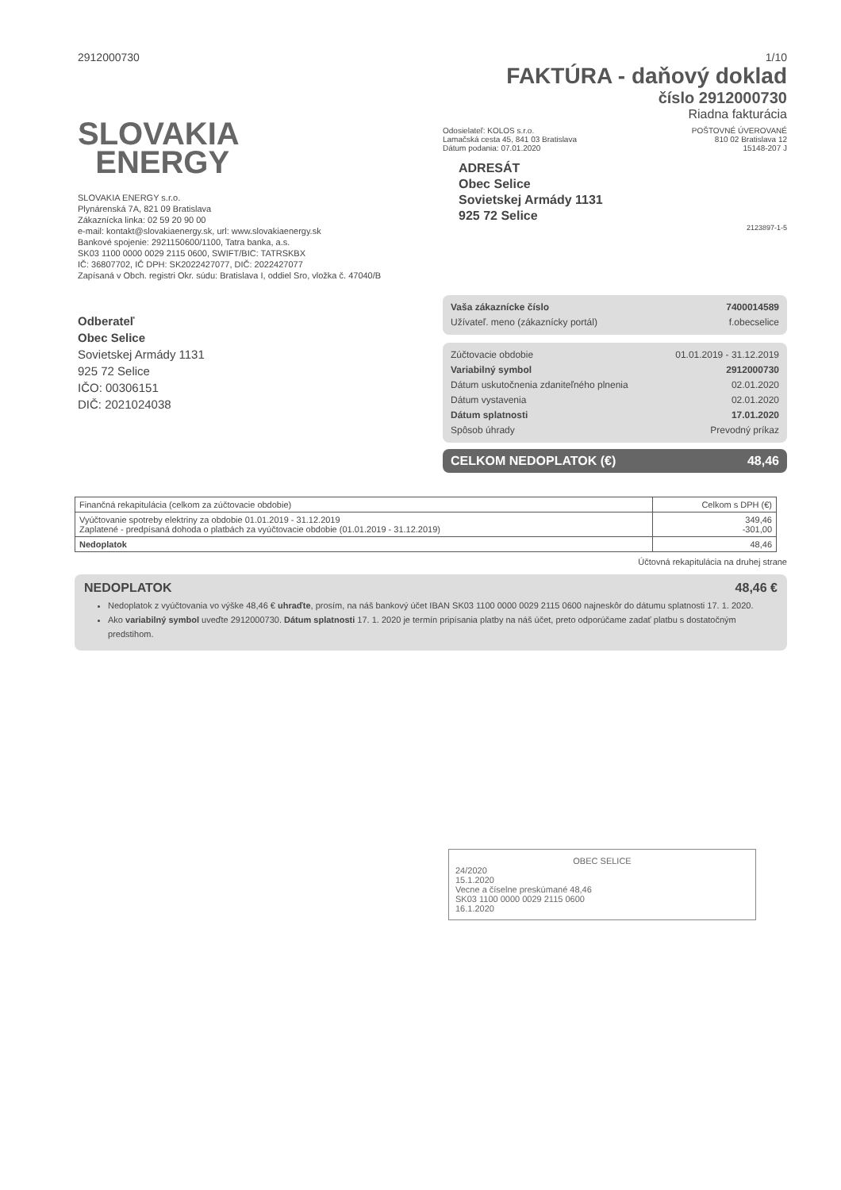2912000730 1/10
SLOVAKIA
ENERGY
SLOVAKIA ENERGY s.r.o.
Plynárenská 7A, 821 09 Bratislava
Zákaznícka linka: 02 59 20 90 00
e-mail: kontakt@slovakiaenergy.sk, url: www.slovakiaenergy.sk
Bankové spojenie: 2921150600/1100, Tatra banka, a.s.
SK03 1100 0000 0029 2115 0600, SWIFT/BIC: TATRSKBX
IČ: 36807702, IČ DPH: SK2022427077, DIČ: 2022427077
Zapísaná v Obch. registri Okr. súdu: Bratislava I, oddiel Sro, vložka č. 47040/B
Odberateľ
Obec Selice
Sovietskej Armády 1131
925 72 Selice
IČO: 00306151
DIČ: 2021024038
FAKTÚRA - daňový doklad
číslo 2912000730
Riadna fakturácia
Odosielateľ: KOLOS s.r.o.
Lamačská cesta 45, 841 03 Bratislava
Dátum podania: 07.01.2020
POŠTOVNÉ ÚVEROVANÉ
810 02 Bratislava 12
15148-207 J
ADRESÁT
Obec Selice
Sovietskej Armády 1131
925 72 Selice
2123897-1-5
Vaša zákaznícke číslo 7400014589
Užívateľ. meno (zákaznícky portál) f.obecselice
Zúčtovacie obdobie 01.01.2019 - 31.12.2019
Variabilný symbol 2912000730
Dátum uskutočnenia zdaniteľného plnenia 02.01.2020
Dátum vystavenia 02.01.2020
Dátum splatnosti 17.01.2020
Spôsob úhrady Prevodný príkaz
CELKOM NEDOPLATOK (€) 48,46
| Finančná rekapitulácia (celkom za zúčtovacie obdobie) | Celkom s DPH (€) |
| --- | --- |
| Vyúčtovanie spotreby elektriny za obdobie 01.01.2019 - 31.12.2019 Zaplatené - predpísaná dohoda o platbách za vyúčtovacie obdobie (01.01.2019 - 31.12.2019) | 349,46 -301,00 |
| Nedoplatok | 48,46 |
Účtovná rekapitulácia na druhej strane
NEDOPLATOK 48,46 €
Nedoplatok z vyúčtovania vo výške 48,46 € uhraďte, prosím, na náš bankový účet IBAN SK03 1100 0000 0029 2115 0600 najneskôr do dátumu splatnosti 17. 1. 2020.
Ako variabilný symbol uveďte 2912000730. Dátum splatnosti 17. 1. 2020 je termín pripísania platby na náš účet, preto odporúčame zadať platbu s dostatočným predstihom.
OBEC SELICE
24/2020
15.1.2020
Vecne a číselne preskúmané 48,46
SK03 1100 0000 0029 2115 0600
16.1.2020